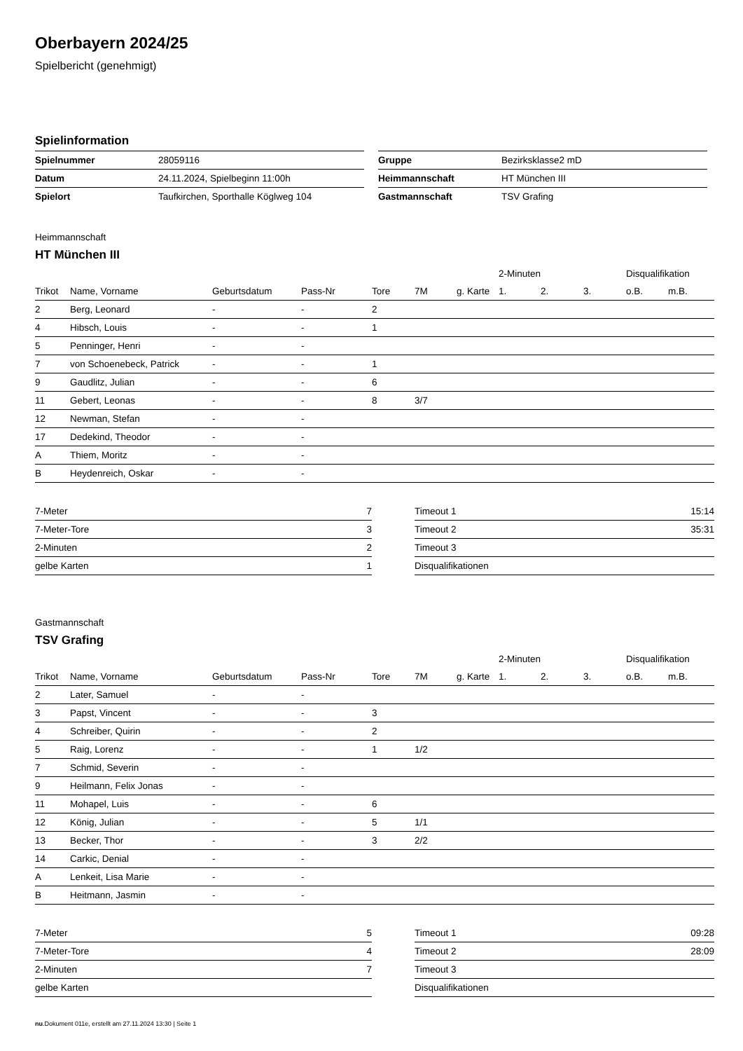Oberbayern 2024/25
Spielbericht (genehmigt)
Spielinformation
| Spielnummer | 28059116 |
| Datum | 24.11.2024, Spielbeginn 11:00h |
| Spielort | Taufkirchen, Sporthalle Köglweg 104 |
| Gruppe | Bezirksklasse2 mD |
| Heimmannschaft | HT München III |
| Gastmannschaft | TSV Grafing |
Heimmannschaft
HT München III
| | | | | | | | 2-Minuten | | | Disqualifikation | |
| --- | --- | --- | --- | --- | --- | --- | --- | --- | --- | --- | --- |
| Trikot | Name, Vorname | Geburtsdatum | Pass-Nr | Tore | 7M | g. Karte | 1. | 2. | 3. | o.B. | m.B. |
| 2 | Berg, Leonard | - | - | 2 | | | | | | | |
| 4 | Hibsch, Louis | - | - | 1 | | | | | | | |
| 5 | Penninger, Henri | - | - | | | | | | | | |
| 7 | von Schoenebeck, Patrick | - | - | 1 | | | | | | | |
| 9 | Gaudlitz, Julian | - | - | 6 | | | | | | | |
| 11 | Gebert, Leonas | - | - | 8 | 3/7 | | | | | | |
| 12 | Newman, Stefan | - | - | | | | | | | | |
| 17 | Dedekind, Theodor | - | - | | | | | | | | |
| A | Thiem, Moritz | - | - | | | | | | | | |
| B | Heydenreich, Oskar | - | - | | | | | | | | |
| 7-Meter | 7 |
| 7-Meter-Tore | 3 |
| 2-Minuten | 2 |
| gelbe Karten | 1 |
| Timeout 1 | 15:14 |
| Timeout 2 | 35:31 |
| Timeout 3 | |
| Disqualifikationen | |
Gastmannschaft
TSV Grafing
| | | | | | | | 2-Minuten | | | Disqualifikation | |
| --- | --- | --- | --- | --- | --- | --- | --- | --- | --- | --- | --- |
| Trikot | Name, Vorname | Geburtsdatum | Pass-Nr | Tore | 7M | g. Karte | 1. | 2. | 3. | o.B. | m.B. |
| 2 | Later, Samuel | - | - | | | | | | | | |
| 3 | Papst, Vincent | - | - | 3 | | | | | | | |
| 4 | Schreiber, Quirin | - | - | 2 | | | | | | | |
| 5 | Raig, Lorenz | - | - | 1 | 1/2 | | | | | | |
| 7 | Schmid, Severin | - | - | | | | | | | | |
| 9 | Heilmann, Felix Jonas | - | - | | | | | | | | |
| 11 | Mohapel, Luis | - | - | 6 | | | | | | | |
| 12 | König, Julian | - | - | 5 | 1/1 | | | | | | |
| 13 | Becker, Thor | - | - | 3 | 2/2 | | | | | | |
| 14 | Carkic, Denial | - | - | | | | | | | | |
| A | Lenkeit, Lisa Marie | - | - | | | | | | | | |
| B | Heitmann, Jasmin | - | - | | | | | | | | |
| 7-Meter | 5 |
| 7-Meter-Tore | 4 |
| 2-Minuten | 7 |
| gelbe Karten | |
| Timeout 1 | 09:28 |
| Timeout 2 | 28:09 |
| Timeout 3 | |
| Disqualifikationen | |
nu.Dokument 011e, erstellt am 27.11.2024 13:30 | Seite 1